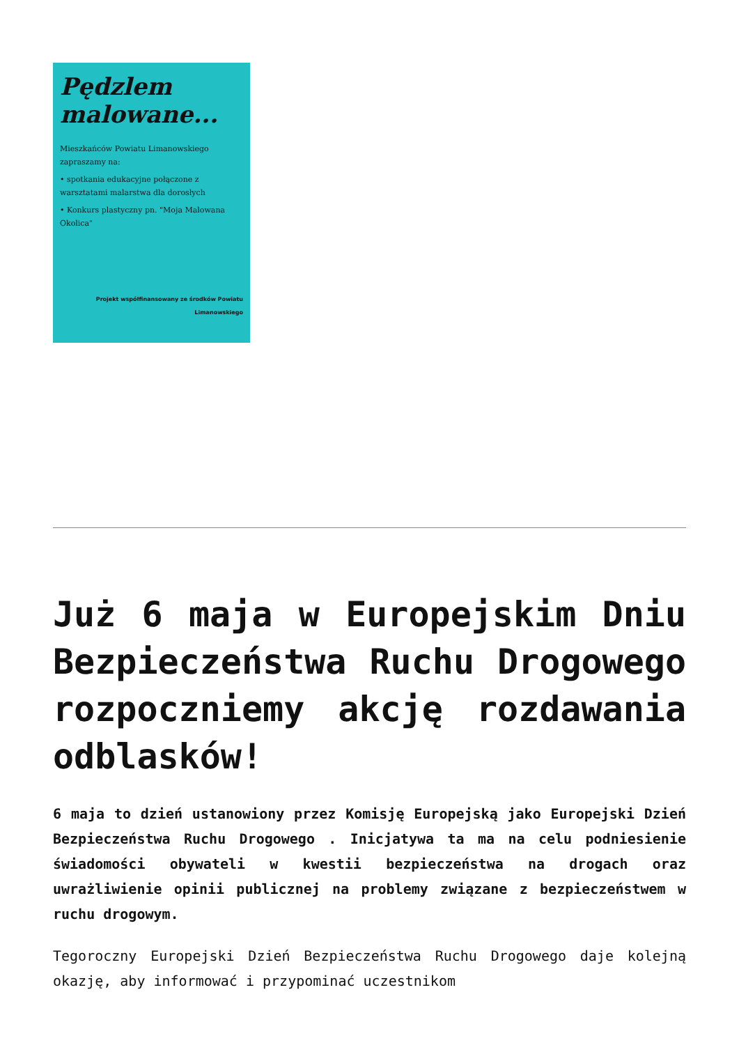Pędzlem
malowane...
Mieszkańców Powiatu Limanowskiego zapraszamy na:
• spotkania edukacyjne połączone z warsztatami malarstwa dla dorosłych
• Konkurs plastyczny pn. "Moja Malowana Okolica"
Projekt współfinansowany ze środków Powiatu Limanowskiego
Już 6 maja w Europejskim Dniu Bezpieczeństwa Ruchu Drogowego rozpoczniemy akcję rozdawania odblasków!
6 maja to dzień ustanowiony przez Komisję Europejską jako Europejski Dzień Bezpieczeństwa Ruchu Drogowego . Inicjatywa ta ma na celu podniesienie świadomości obywateli w kwestii bezpieczeństwa na drogach oraz uwrażliwienie opinii publicznej na problemy związane z bezpieczeństwem w ruchu drogowym.
Tegoroczny Europejski Dzień Bezpieczeństwa Ruchu Drogowego daje kolejną okazję, aby informować i przypominać uczestnikom